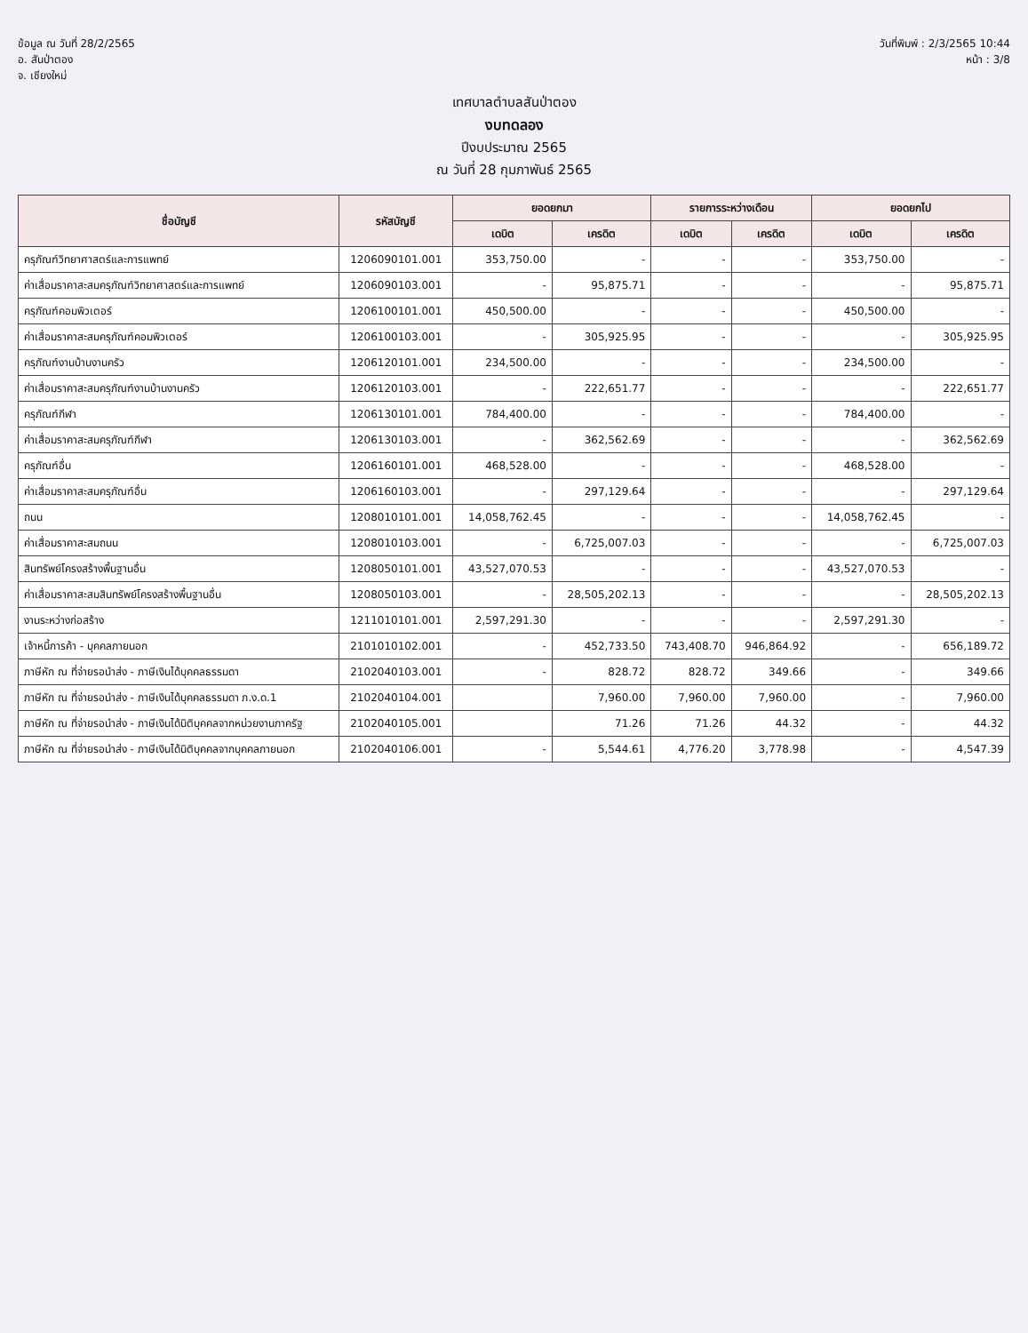ข้อมูล ณ วันที่ 28/2/2565
อ. สันป่าตอง
จ. เชียงใหม่
วันที่พิมพ์ : 2/3/2565 10:44
หน้า : 3/8
เทศบาลตำบลสันป่าตอง
งบทดลอง
ปีงบประมาณ 2565
ณ วันที่ 28 กุมภาพันธ์ 2565
| ชื่อบัญชี | รหัสบัญชี | ยอดยกมา | | รายการระหว่างเดือน | | ยอดยกไป | |
| --- | --- | --- | --- | --- | --- | --- | --- |
| | | เดบิต | เครดิต | เดบิต | เครดิต | เดบิต | เครดิต |
| ครุภัณฑ์วิทยาศาสตร์และการแพทย์ | 1206090101.001 | 353,750.00 | - | - | - | 353,750.00 | - |
| ค่าเสื่อมราคาสะสมครุภัณฑ์วิทยาศาสตร์และการแพทย์ | 1206090103.001 | - | 95,875.71 | - | - | - | 95,875.71 |
| ครุภัณฑ์คอมพิวเตอร์ | 1206100101.001 | 450,500.00 | - | - | - | 450,500.00 | - |
| ค่าเสื่อมราคาสะสมครุภัณฑ์คอมพิวเตอร์ | 1206100103.001 | - | 305,925.95 | - | - | - | 305,925.95 |
| ครุภัณฑ์งานบ้านงานครัว | 1206120101.001 | 234,500.00 | - | - | - | 234,500.00 | - |
| ค่าเสื่อมราคาสะสมครุภัณฑ์งานบ้านงานครัว | 1206120103.001 | - | 222,651.77 | - | - | - | 222,651.77 |
| ครุภัณฑ์กีฬา | 1206130101.001 | 784,400.00 | - | - | - | 784,400.00 | - |
| ค่าเสื่อมราคาสะสมครุภัณฑ์กีฬา | 1206130103.001 | - | 362,562.69 | - | - | - | 362,562.69 |
| ครุภัณฑ์อื่น | 1206160101.001 | 468,528.00 | - | - | - | 468,528.00 | - |
| ค่าเสื่อมราคาสะสมครุภัณฑ์อื่น | 1206160103.001 | - | 297,129.64 | - | - | - | 297,129.64 |
| ถนน | 1208010101.001 | 14,058,762.45 | - | - | - | 14,058,762.45 | - |
| ค่าเสื่อมราคาสะสมถนน | 1208010103.001 | - | 6,725,007.03 | - | - | - | 6,725,007.03 |
| สินทรัพย์โครงสร้างพื้นฐานอื่น | 1208050101.001 | 43,527,070.53 | - | - | - | 43,527,070.53 | - |
| ค่าเสื่อมราคาสะสมสินทรัพย์โครงสร้างพื้นฐานอื่น | 1208050103.001 | - | 28,505,202.13 | - | - | - | 28,505,202.13 |
| งานระหว่างก่อสร้าง | 1211010101.001 | 2,597,291.30 | - | - | - | 2,597,291.30 | - |
| เจ้าหนี้การค้า - บุคคลภายนอก | 2101010102.001 | - | 452,733.50 | 743,408.70 | 946,864.92 | - | 656,189.72 |
| ภาษีหัก ณ ที่จ่ายรอนำส่ง - ภาษีเงินได้บุคคลธรรมดา | 2102040103.001 | - | 828.72 | 828.72 | 349.66 | - | 349.66 |
| ภาษีหัก ณ ที่จ่ายรอนำส่ง - ภาษีเงินได้บุคคลธรรมดา ภ.ง.ด.1 | 2102040104.001 | | 7,960.00 | 7,960.00 | 7,960.00 | - | 7,960.00 |
| ภาษีหัก ณ ที่จ่ายรอนำส่ง - ภาษีเงินได้นิติบุคคลจากหน่วยงานภาครัฐ | 2102040105.001 | | 71.26 | 71.26 | 44.32 | - | 44.32 |
| ภาษีหัก ณ ที่จ่ายรอนำส่ง - ภาษีเงินได้นิติบุคคลจากบุคคลภายนอก | 2102040106.001 | - | 5,544.61 | 4,776.20 | 3,778.98 | - | 4,547.39 |